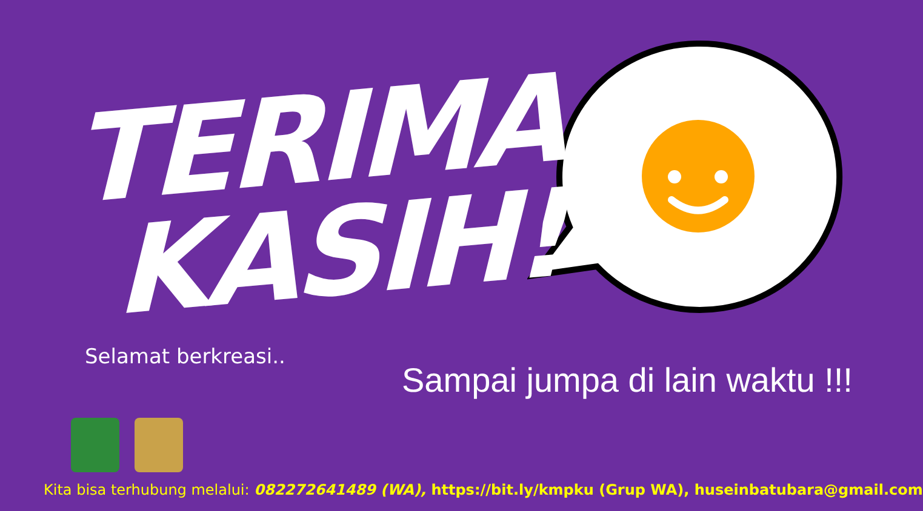TERIMA
KASIH!
Selamat berkreasi..
Sampai jumpa di lain waktu !!!
Kita bisa terhubung melalui: 082272641489 (WA), https://bit.ly/kmpku (Grup WA), huseinbatubara@gmail.com